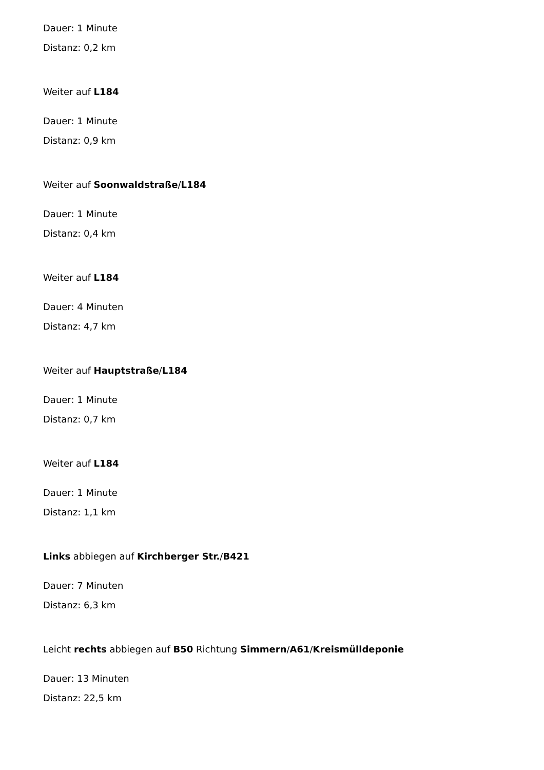Dauer: 1 Minute
Distanz: 0,2 km
Weiter auf L184
Dauer: 1 Minute
Distanz: 0,9 km
Weiter auf Soonwaldstraße/L184
Dauer: 1 Minute
Distanz: 0,4 km
Weiter auf L184
Dauer: 4 Minuten
Distanz: 4,7 km
Weiter auf Hauptstraße/L184
Dauer: 1 Minute
Distanz: 0,7 km
Weiter auf L184
Dauer: 1 Minute
Distanz: 1,1 km
Links abbiegen auf Kirchberger Str./B421
Dauer: 7 Minuten
Distanz: 6,3 km
Leicht rechts abbiegen auf B50 Richtung Simmern/A61/Kreismülldeponie
Dauer: 13 Minuten
Distanz: 22,5 km